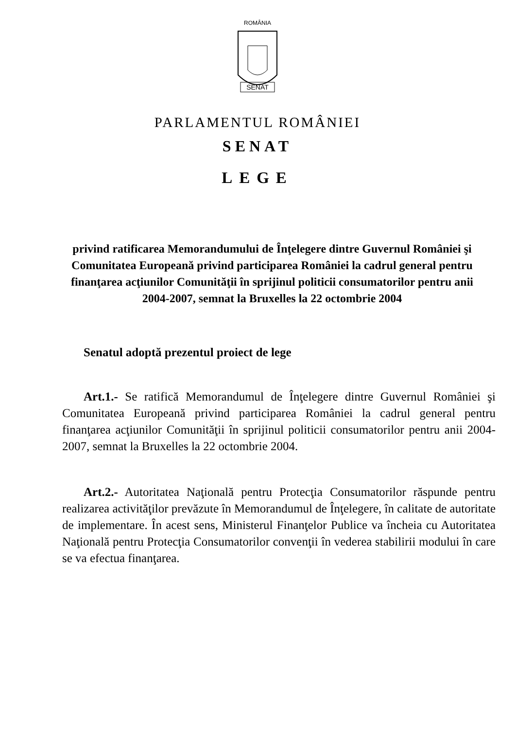ROMÂNIA
SENAT
PARLAMENTUL ROMÂNIEI
SENAT
LEGE
privind ratificarea Memorandumului de Înţelegere dintre Guvernul României şi Comunitatea Europeană privind participarea României la cadrul general pentru finanţarea acţiunilor Comunităţii în sprijinul politicii consumatorilor pentru anii 2004-2007, semnat la Bruxelles la 22 octombrie 2004
Senatul adoptă prezentul proiect de lege
Art.1.- Se ratifică Memorandumul de Înţelegere dintre Guvernul României şi Comunitatea Europeană privind participarea României la cadrul general pentru finanţarea acţiunilor Comunităţii în sprijinul politicii consumatorilor pentru anii 2004-2007, semnat la Bruxelles la 22 octombrie 2004.
Art.2.- Autoritatea Naţională pentru Protecţia Consumatorilor răspunde pentru realizarea activităţilor prevăzute în Memorandumul de Înţelegere, în calitate de autoritate de implementare. În acest sens, Ministerul Finanţelor Publice va încheia cu Autoritatea Naţională pentru Protecţia Consumatorilor convenţii în vederea stabilirii modului în care se va efectua finanţarea.